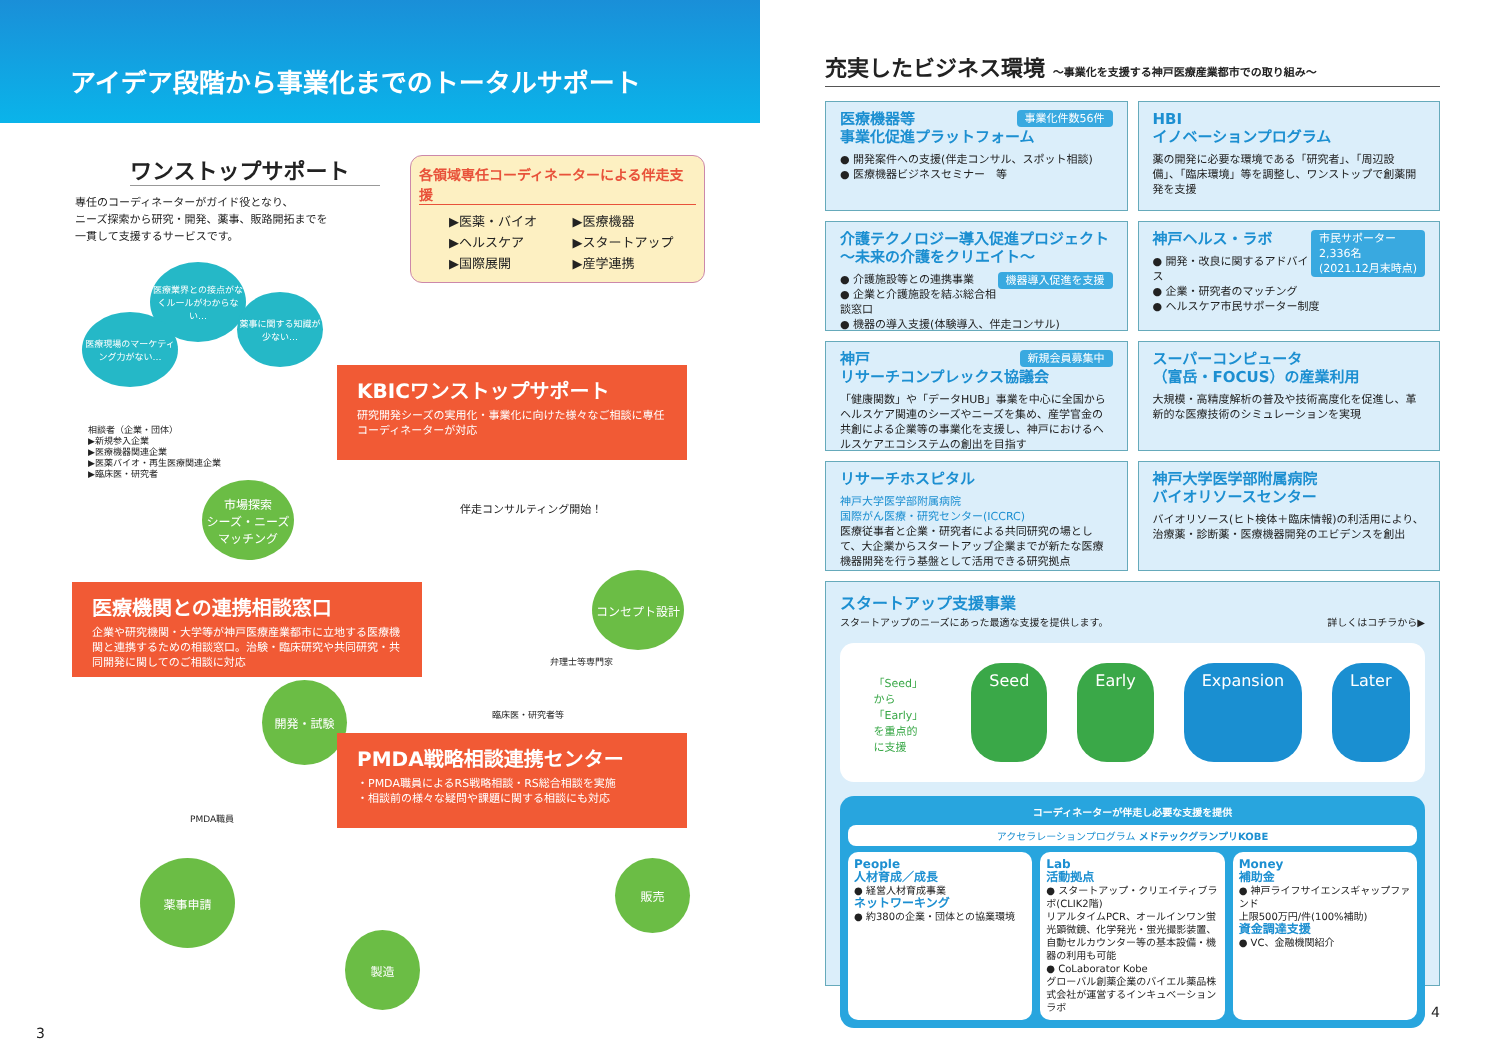アイデア段階から事業化までのトータルサポート
ワンストップサポート
専任のコーディネーターがガイド役となり、
ニーズ探索から研究・開発、薬事、販路開拓までを
一貫して支援するサービスです。
各領域専任コーディネーターによる伴走支援
▶医薬・バイオ ▶医療機器 ▶ヘルスケア ▶スタートアップ ▶国際展開 ▶産学連携
医療業界との接点がなくルールがわからない…
医療現場のマーケティング力がない…
薬事に関する知識が少ない…
相談者（企業・団体）
▶新規参入企業
▶医療機器関連企業
▶医薬バイオ・再生医療関連企業
▶臨床医・研究者
KBICワンストップサポート
研究開発シーズの実用化・事業化に向けた様々なご相談に専任コーディネーターが対応
市場探索
シーズ・ニーズマッチング
伴走コンサルティング開始！
医療機関との連携相談窓口
企業や研究機関・大学等が神戸医療産業都市に立地する医療機関と連携するための相談窓口。治験・臨床研究や共同研究・共同開発に関してのご相談に対応
コンセプト設計
弁理士等専門家
開発・試験
臨床医・研究者等
PMDA戦略相談連携センター
・PMDA職員によるRS戦略相談・RS総合相談を実施
・相談前の様々な疑問や課題に関する相談にも対応
PMDA職員
薬事申請 販売
製造
3
充実したビジネス環境 ～事業化を支援する神戸医療産業都市での取り組み～
事業化件数56件
医療機器等
事業化促進プラットフォーム
● 開発案件への支援(伴走コンサル、スポット相談)
● 医療機器ビジネスセミナー　等
HBI
イノベーションプログラム
薬の開発に必要な環境である「研究者」、「周辺設備」、「臨床環境」等を調整し、ワンストップで創薬開発を支援
介護テクノロジー導入促進プロジェクト
～未来の介護をクリエイト～
機器導入促進を支援 ● 介護施設等との連携事業
● 企業と介護施設を結ぶ総合相談窓口
● 機器の導入支援(体験導入、伴走コンサル)
市民サポーター
2,336名
(2021.12月末時点)
神戸ヘルス・ラボ
● 開発・改良に関するアドバイス
● 企業・研究者のマッチング
● ヘルスケア市民サポーター制度
新規会員募集中
神戸
リサーチコンプレックス協議会
「健康関数」や「データHUB」事業を中心に全国からヘルスケア関連のシーズやニーズを集め、産学官金の共創による企業等の事業化を支援し、神戸におけるヘルスケアエコシステムの創出を目指す
スーパーコンピュータ
（富岳・FOCUS）の産業利用
大規模・高精度解析の普及や技術高度化を促進し、革新的な医療技術のシミュレーションを実現
リサーチホスピタル
神戸大学医学部附属病院
国際がん医療・研究センター(ICCRC)
医療従事者と企業・研究者による共同研究の場として、大企業からスタートアップ企業までが新たな医療機器開発を行う基盤として活用できる研究拠点
神戸大学医学部附属病院
バイオリソースセンター
バイオリソース(ヒト検体＋臨床情報)の利活用により、治療薬・診断薬・医療機器開発のエビデンスを創出
スタートアップ支援事業
スタートアップのニーズにあった最適な支援を提供します。 詳しくはコチラから▶
「Seed」から「Early」を重点的に支援 Seed Early Expansion Later
コーディネーターが伴走し必要な支援を提供
アクセラレーションプログラム メドテックグランプリKOBE
People
人材育成／成長
● 経営人材育成事業
ネットワーキング
● 約380の企業・団体との協業環境
Lab
活動拠点
● スタートアップ・クリエイティブラボ(CLIK2階)
リアルタイムPCR、オールインワン蛍光顕微鏡、化学発光・蛍光撮影装置、自動セルカウンター等の基本設備・機器の利用も可能
● CoLaborator Kobe
グローバル創薬企業のバイエル薬品株式会社が運営するインキュベーションラボ
Money
補助金
● 神戸ライフサイエンスギャップファンド
上限500万円/件(100%補助)
資金調達支援
● VC、金融機関紹介
4